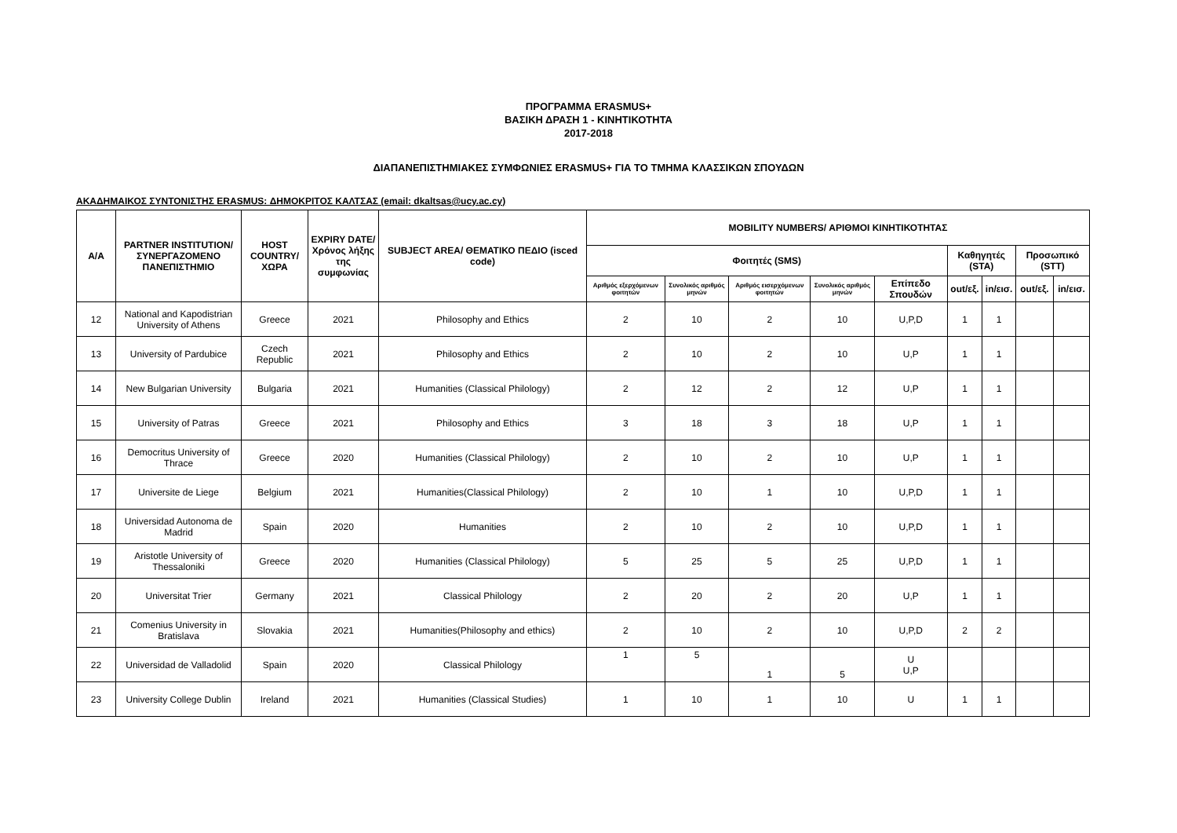ΠΡΟΓΡΑΜΜΑ ERASMUS+
ΒΑΣΙΚΗ ΔΡΑΣΗ 1 - ΚΙΝΗΤΙΚΟΤΗΤΑ
2017-2018
ΔΙΑΠΑΝΕΠΙΣΤΗΜΙΑΚΕΣ ΣΥΜΦΩΝΙΕΣ ERASMUS+ ΓΙΑ ΤΟ ΤΜΗΜΑ ΚΛΑΣΣΙΚΩΝ ΣΠΟΥΔΩΝ
ΑΚΑΔΗΜΑΙΚΟΣ ΣΥΝΤΟΝΙΣΤΗΣ ERASMUS: ΔΗΜΟΚΡΙΤΟΣ ΚΑΛΤΣΑΣ (email: dkaltsas@ucy.ac.cy)
| A/A | PARTNER INSTITUTION/ ΣΥΝΕΡΓΑΖΟΜΕΝΟ ΠΑΝΕΠΙΣΤΗΜΙΟ | HOST COUNTRY/ ΧΩΡΑ | EXPIRY DATE/ Χρόνος λήξης της συμφωνίας | SUBJECT AREA/ ΘΕΜΑΤΙΚΟ ΠΕΔΙΟ (isced code) | MOBILITY NUMBERS/ ΑΡΙΘΜΟΙ ΚΙΝΗΤΙΚΟΤΗΤΑΣ | | | | | | | | |
| --- | --- | --- | --- | --- | --- | --- | --- | --- | --- | --- | --- | --- | --- |
| | | | | | Φοιτητές (SMS) | | | | | Καθηγητές (STA) | | Προσωπικό (STT) | |
| | | | | | Αριθμός εξερχόμενων φοιτητών | Συνολικός αριθμός μηνών | Αριθμός εισερχόμενων φοιτητών | Συνολικός αριθμός μηνών | Επίπεδο Σπουδών | out/εξ. | in/εισ. | out/εξ. | in/εισ. |
| 12 | National and Kapodistrian University of Athens | Greece | 2021 | Philosophy and Ethics | 2 | 10 | 2 | 10 | U,P,D | 1 | 1 | | |
| 13 | University of Pardubice | Czech Republic | 2021 | Philosophy and Ethics | 2 | 10 | 2 | 10 | U,P | 1 | 1 | | |
| 14 | New Bulgarian University | Bulgaria | 2021 | Humanities (Classical Philology) | 2 | 12 | 2 | 12 | U,P | 1 | 1 | | |
| 15 | University of Patras | Greece | 2021 | Philosophy and Ethics | 3 | 18 | 3 | 18 | U,P | 1 | 1 | | |
| 16 | Democritus University of Thrace | Greece | 2020 | Humanities (Classical Philology) | 2 | 10 | 2 | 10 | U,P | 1 | 1 | | |
| 17 | Universite de Liege | Belgium | 2021 | Humanities(Classical Philology) | 2 | 10 | 1 | 10 | U,P,D | 1 | 1 | | |
| 18 | Universidad Autonoma de Madrid | Spain | 2020 | Humanities | 2 | 10 | 2 | 10 | U,P,D | 1 | 1 | | |
| 19 | Aristotle University of Thessaloniki | Greece | 2020 | Humanities (Classical Philology) | 5 | 25 | 5 | 25 | U,P,D | 1 | 1 | | |
| 20 | Universitat Trier | Germany | 2021 | Classical Philology | 2 | 20 | 2 | 20 | U,P | 1 | 1 | | |
| 21 | Comenius University in Bratislava | Slovakia | 2021 | Humanities(Philosophy and ethics) | 2 | 10 | 2 | 10 | U,P,D | 2 | 2 | | |
| 22 | Universidad de Valladolid | Spain | 2020 | Classical Philology | 1 | 5 | 1 | 5 | U U,P | | | | |
| 23 | University College Dublin | Ireland | 2021 | Humanities (Classical Studies) | 1 | 10 | 1 | 10 | U | 1 | 1 | | |